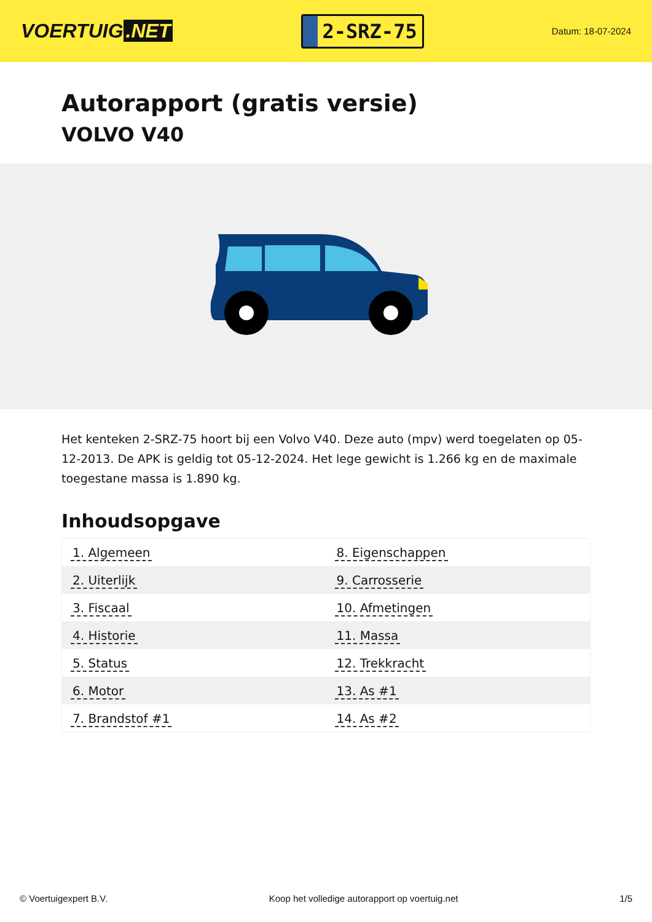VOERTUIG.NET
2-SRZ-75
Datum: 18-07-2024
Autorapport (gratis versie)
VOLVO V40
Het kenteken 2-SRZ-75 hoort bij een Volvo V40. Deze auto (mpv) werd toegelaten op 05-12-2013. De APK is geldig tot 05-12-2024. Het lege gewicht is 1.266 kg en de maximale toegestane massa is 1.890 kg.
Inhoudsopgave
| 1. Algemeen | 8. Eigenschappen |
| 2. Uiterlijk | 9. Carrosserie |
| 3. Fiscaal | 10. Afmetingen |
| 4. Historie | 11. Massa |
| 5. Status | 12. Trekkracht |
| 6. Motor | 13. As #1 |
| 7. Brandstof #1 | 14. As #2 |
© Voertuigexpert B.V. Koop het volledige autorapport op voertuig.net 1/5